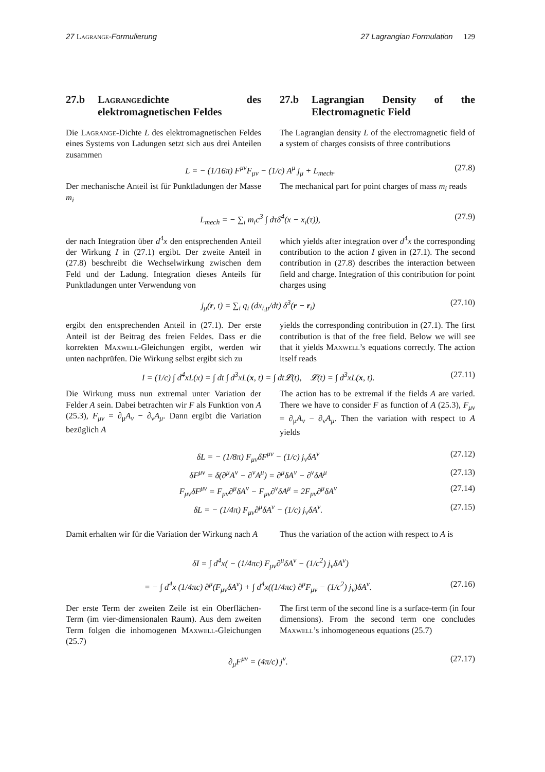27 Lagrange-Formulierung 27 Lagrangian Formulation 129
27.b Lagrangedichte des elektromagnetischen Feldes
27.b Lagrangian Density of the Electromagnetic Field
Die Lagrange-Dichte L des elektromagnetischen Feldes eines Systems von Ladungen setzt sich aus drei Anteilen zusammen
The Lagrangian density L of the electromagnetic field of a system of charges consists of three contributions
L = − (1/16π) F<sup>μν</sup>F<sub>μν</sub> − (1/c) A<sup>μ</sup> j<sub>μ</sub> + L<sub>mech</sub>. (27.8)
Der mechanische Anteil ist für Punktladungen der Masse m<sub>i</sub>
The mechanical part for point charges of mass m<sub>i</sub> reads
L<sub>mech</sub> = − ∑<sub>i</sub> m<sub>i</sub>c<sup>3</sup> ∫ dτδ<sup>4</sup>(x − x<sub>i</sub>(τ)), (27.9)
der nach Integration über d<sup>4</sup>x den entsprechenden Anteil der Wirkung I in (27.1) ergibt. Der zweite Anteil in (27.8) beschreibt die Wechselwirkung zwischen dem Feld und der Ladung. Integration dieses Anteils für Punktladungen unter Verwendung von
which yields after integration over d<sup>4</sup>x the corresponding contribution to the action I given in (27.1). The second contribution in (27.8) describes the interaction between field and charge. Integration of this contribution for point charges using
j<sub>μ</sub>(r, t) = ∑<sub>i</sub> q<sub>i</sub> (dx<sub>i,μ</sub>/dt) δ<sup>3</sup>(r − r<sub>i</sub>) (27.10)
ergibt den entsprechenden Anteil in (27.1). Der erste Anteil ist der Beitrag des freien Feldes. Dass er die korrekten Maxwell-Gleichungen ergibt, werden wir unten nachprüfen. Die Wirkung selbst ergibt sich zu
yields the corresponding contribution in (27.1). The first contribution is that of the free field. Below we will see that it yields Maxwell’s equations correctly. The action itself reads
I = (1/c) ∫ d<sup>4</sup>xL(x) = ∫ dt ∫ d<sup>3</sup>xL(x, t) = ∫ dt𝓛(t), 𝓛(t) = ∫ d<sup>3</sup>xL(x, t). (27.11)
Die Wirkung muss nun extremal unter Variation der Felder A sein. Dabei betrachten wir F als Funktion von A (25.3), F<sub>μν</sub> = ∂<sub>μ</sub>A<sub>ν</sub> − ∂<sub>ν</sub>A<sub>μ</sub>. Dann ergibt die Variation bezüglich A
The action has to be extremal if the fields A are varied. There we have to consider F as function of A (25.3), F<sub>μν</sub> = ∂<sub>μ</sub>A<sub>ν</sub> − ∂<sub>ν</sub>A<sub>μ</sub>. Then the variation with respect to A yields
δL = − (1/8π) F<sub>μν</sub>δF<sup>μν</sup> − (1/c) j<sub>ν</sub>δA<sup>ν</sup> (27.12)
δF<sup>μν</sup> = δ(∂<sup>μ</sup>A<sup>ν</sup> − ∂<sup>ν</sup>A<sup>μ</sup>) = ∂<sup>μ</sup>δA<sup>ν</sup> − ∂<sup>ν</sup>δA<sup>μ</sup> (27.13)
F<sub>μν</sub>δF<sup>μν</sup> = F<sub>μν</sub>∂<sup>μ</sup>δA<sup>ν</sup> − F<sub>μν</sub>∂<sup>ν</sup>δA<sup>μ</sup> = 2F<sub>μν</sub>∂<sup>μ</sup>δA<sup>ν</sup> (27.14)
δL = − (1/4π) F<sub>μν</sub>∂<sup>μ</sup>δA<sup>ν</sup> − (1/c) j<sub>ν</sub>δA<sup>ν</sup>. (27.15)
Damit erhalten wir für die Variation der Wirkung nach A
Thus the variation of the action with respect to A is
δI = ∫ d<sup>4</sup>x( − (1/4πc) F<sub>μν</sub>∂<sup>μ</sup>δA<sup>ν</sup> − (1/c<sup>2</sup>) j<sub>ν</sub>δA<sup>ν</sup>)
= − ∫ d<sup>4</sup>x (1/4πc) ∂<sup>μ</sup>(F<sub>μν</sub>δA<sup>ν</sup>) + ∫ d<sup>4</sup>x((1/4πc) ∂<sup>μ</sup>F<sub>μν</sub> − (1/c<sup>2</sup>) j<sub>ν</sub>)δA<sup>ν</sup>. (27.16)
Der erste Term der zweiten Zeile ist ein Oberflächen-Term (im vier-dimensionalen Raum). Aus dem zweiten Term folgen die inhomogenen Maxwell-Gleichungen (25.7)
The first term of the second line is a surface-term (in four dimensions). From the second term one concludes Maxwell’s inhomogeneous equations (25.7)
∂<sub>μ</sub>F<sup>μν</sup> = (4π/c) j<sup>ν</sup>. (27.17)